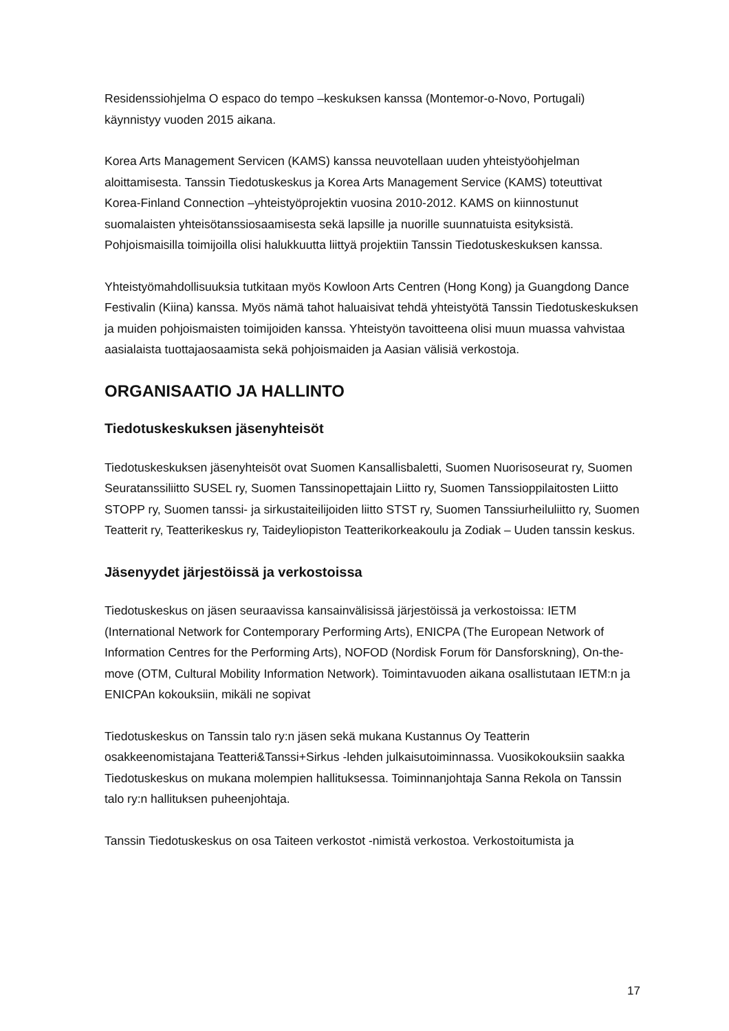Residenssiohjelma O espaco do tempo –keskuksen kanssa (Montemor-o-Novo, Portugali) käynnistyy vuoden 2015 aikana.
Korea Arts Management Servicen (KAMS) kanssa neuvotellaan uuden yhteistyöohjelman aloittamisesta. Tanssin Tiedotuskeskus ja Korea Arts Management Service (KAMS) toteuttivat Korea-Finland Connection –yhteistyöprojektin vuosina 2010-2012. KAMS on kiinnostunut suomalaisten yhteisötanssiosaamisesta sekä lapsille ja nuorille suunnatuista esityksistä. Pohjoismaisilla toimijoilla olisi halukkuutta liittyä projektiin Tanssin Tiedotuskeskuksen kanssa.
Yhteistyömahdollisuuksia tutkitaan myös Kowloon Arts Centren (Hong Kong) ja Guangdong Dance Festivalin (Kiina) kanssa. Myös nämä tahot haluaisivat tehdä yhteistyötä Tanssin Tiedotuskeskuksen ja muiden pohjoismaisten toimijoiden kanssa. Yhteistyön tavoitteena olisi muun muassa vahvistaa aasialaista tuottajaosaamista sekä pohjoismaiden ja Aasian välisiä verkostoja.
ORGANISAATIO JA HALLINTO
Tiedotuskeskuksen jäsenyhteisöt
Tiedotuskeskuksen jäsenyhteisöt ovat Suomen Kansallisbaletti, Suomen Nuorisoseurat ry, Suomen Seuratanssiliitto SUSEL ry, Suomen Tanssinopettajain Liitto ry, Suomen Tanssioppilaitosten Liitto STOPP ry, Suomen tanssi- ja sirkustaiteilijoiden liitto STST ry, Suomen Tanssiurheiluliitto ry, Suomen Teatterit ry, Teatterikeskus ry, Taideyliopiston Teatterikorkeakoulu ja Zodiak – Uuden tanssin keskus.
Jäsenyydet järjestöissä ja verkostoissa
Tiedotuskeskus on jäsen seuraavissa kansainvälisissä järjestöissä ja verkostoissa: IETM (International Network for Contemporary Performing Arts), ENICPA (The European Network of Information Centres for the Performing Arts), NOFOD (Nordisk Forum för Dansforskning), On-the-move (OTM, Cultural Mobility Information Network). Toimintavuoden aikana osallistutaan IETM:n ja ENICPAn kokouksiin, mikäli ne sopivat
Tiedotuskeskus on Tanssin talo ry:n jäsen sekä mukana Kustannus Oy Teatterin osakkeenomistajana Teatteri&Tanssi+Sirkus -lehden julkaisutoiminnassa. Vuosikokouksiin saakka Tiedotuskeskus on mukana molempien hallituksessa. Toiminnanjohtaja Sanna Rekola on Tanssin talo ry:n hallituksen puheenjohtaja.
Tanssin Tiedotuskeskus on osa Taiteen verkostot -nimistä verkostoa. Verkostoitumista ja
17